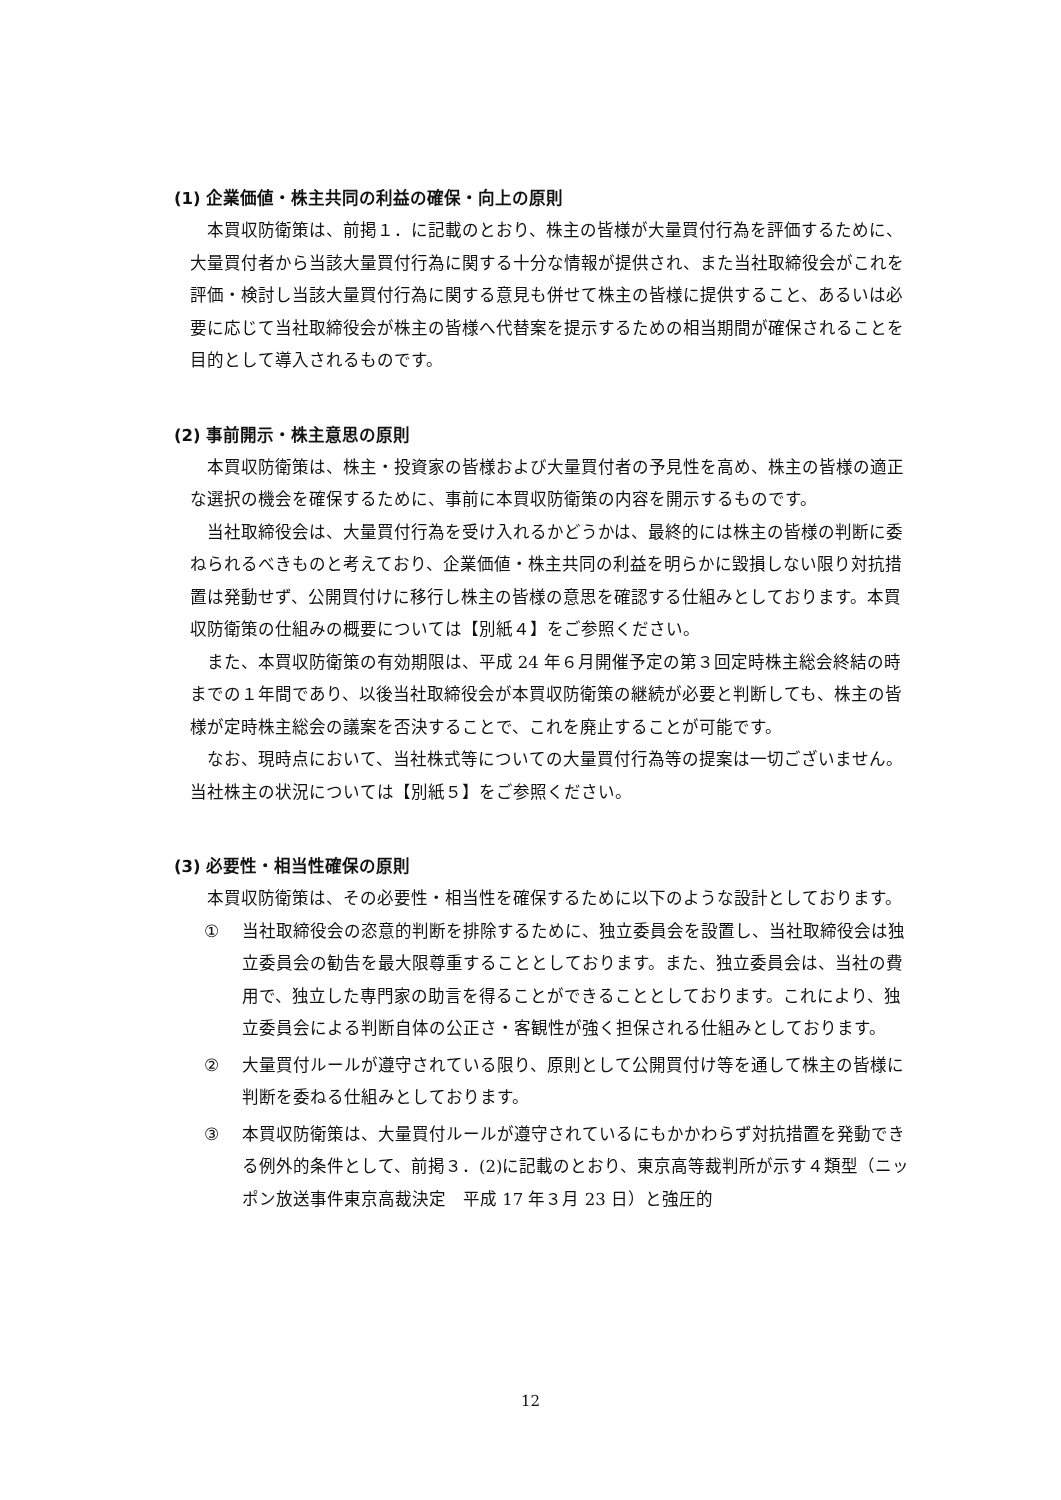(1) 企業価値・株主共同の利益の確保・向上の原則
本買収防衛策は、前掲１．に記載のとおり、株主の皆様が大量買付行為を評価するために、大量買付者から当該大量買付行為に関する十分な情報が提供され、また当社取締役会がこれを評価・検討し当該大量買付行為に関する意見も併せて株主の皆様に提供すること、あるいは必要に応じて当社取締役会が株主の皆様へ代替案を提示するための相当期間が確保されることを目的として導入されるものです。
(2) 事前開示・株主意思の原則
本買収防衛策は、株主・投資家の皆様および大量買付者の予見性を高め、株主の皆様の適正な選択の機会を確保するために、事前に本買収防衛策の内容を開示するものです。
当社取締役会は、大量買付行為を受け入れるかどうかは、最終的には株主の皆様の判断に委ねられるべきものと考えており、企業価値・株主共同の利益を明らかに毀損しない限り対抗措置は発動せず、公開買付けに移行し株主の皆様の意思を確認する仕組みとしております。本買収防衛策の仕組みの概要については【別紙４】をご参照ください。
また、本買収防衛策の有効期限は、平成 24 年６月開催予定の第３回定時株主総会終結の時までの１年間であり、以後当社取締役会が本買収防衛策の継続が必要と判断しても、株主の皆様が定時株主総会の議案を否決することで、これを廃止することが可能です。
なお、現時点において、当社株式等についての大量買付行為等の提案は一切ございません。当社株主の状況については【別紙５】をご参照ください。
(3) 必要性・相当性確保の原則
本買収防衛策は、その必要性・相当性を確保するために以下のような設計としております。
① 当社取締役会の恣意的判断を排除するために、独立委員会を設置し、当社取締役会は独立委員会の勧告を最大限尊重することとしております。また、独立委員会は、当社の費用で、独立した専門家の助言を得ることができることとしております。これにより、独立委員会による判断自体の公正さ・客観性が強く担保される仕組みとしております。
② 大量買付ルールが遵守されている限り、原則として公開買付け等を通して株主の皆様に判断を委ねる仕組みとしております。
③ 本買収防衛策は、大量買付ルールが遵守されているにもかかわらず対抗措置を発動できる例外的条件として、前掲３．(2)に記載のとおり、東京高等裁判所が示す４類型（ニッポン放送事件東京高裁決定　平成 17 年３月 23 日）と強圧的
12